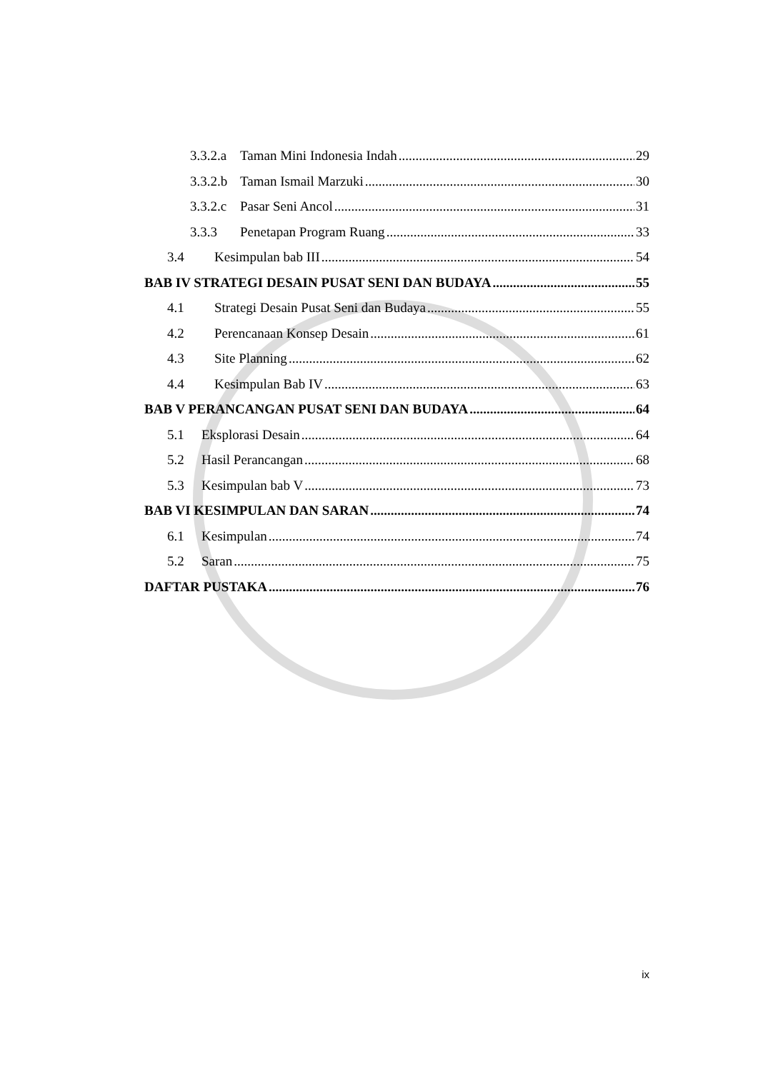3.3.2.a Taman Mini Indonesia Indah 29
3.3.2.b Taman Ismail Marzuki 30
3.3.2.c Pasar Seni Ancol 31
3.3.3 Penetapan Program Ruang 33
3.4 Kesimpulan bab III 54
BAB IV STRATEGI DESAIN PUSAT SENI DAN BUDAYA 55
4.1 Strategi Desain Pusat Seni dan Budaya 55
4.2 Perencanaan Konsep Desain 61
4.3 Site Planning 62
4.4 Kesimpulan Bab IV 63
BAB V PERANCANGAN PUSAT SENI DAN BUDAYA 64
5.1 Eksplorasi Desain 64
5.2 Hasil Perancangan 68
5.3 Kesimpulan bab V 73
BAB VI KESIMPULAN DAN SARAN 74
6.1 Kesimpulan 74
5.2 Saran 75
DAFTAR PUSTAKA 76
ix